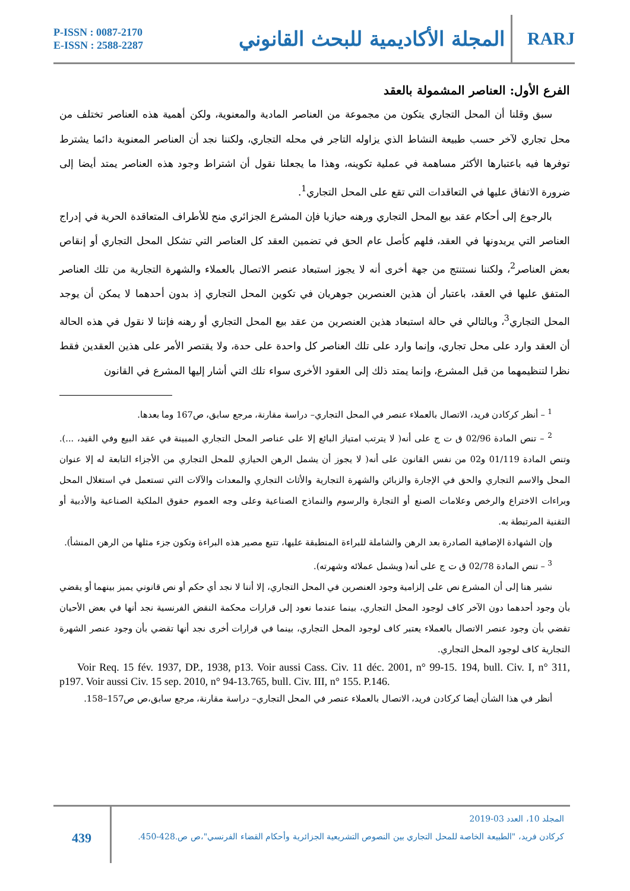P-ISSN : 0087-2170
E-ISSN : 2588-2287
المجلة الأكاديمية للبحث القانوني
RARJ
الفرع الأول: العناصر المشمولة بالعقد
سبق وقلنا أن المحل التجاري يتكون من مجموعة من العناصر المادية والمعنوية، ولكن أهمية هذه العناصر تختلف من محل تجاري لآخر حسب طبيعة النشاط الذي يزاوله التاجر في محله التجاري، ولكننا نجد أن العناصر المعنوية دائما يشترط توفرها فيه باعتبارها الأكثر مساهمة في عملية تكوينه، وهذا ما يجعلنا نقول أن اشتراط وجود هذه العناصر يمتد أيضا إلى ضرورة الاتفاق عليها في التعاقدات التي تقع على المحل التجاري<sup>1</sup>.
بالرجوع إلى أحكام عقد بيع المحل التجاري ورهنه حيازيا فإن المشرع الجزائري منح للأطراف المتعاقدة الحرية في إدراج العناصر التي يريدونها في العقد، فلهم كأصل عام الحق في تضمين العقد كل العناصر التي تشكل المحل التجاري أو إنقاص بعض العناصر<sup>2</sup>، ولكننا نستنتج من جهة أخرى أنه لا يجوز استبعاد عنصر الاتصال بالعملاء والشهرة التجارية من تلك العناصر المتفق عليها في العقد، باعتبار أن هذين العنصرين جوهريان في تكوين المحل التجاري إذ بدون أحدهما لا يمكن أن يوجد المحل التجاري<sup>3</sup>، وبالتالي في حالة استبعاد هذين العنصرين من عقد بيع المحل التجاري أو رهنه فإننا لا نقول في هذه الحالة أن العقد وارد على محل تجاري، وإنما وارد على تلك العناصر كل واحدة على حدة، ولا يقتصر الأمر على هذين العقدين فقط نظرا لتنظيمهما من قبل المشرع، وإنما يمتد ذلك إلى العقود الأخرى سواء تلك التي أشار إليها المشرع في القانون
<sup>1</sup> – أنظر كركادن فريد، الاتصال بالعملاء عنصر في المحل التجاري– دراسة مقارنة، مرجع سابق، ص167 وما بعدها.
<sup>2</sup> – تنص المادة 02/96 ق ت ج على أنه( لا يترتب امتياز البائع إلا على عناصر المحل التجاري المبينة في عقد البيع وفي القيد، ...). وتنص المادة 01/119 و02 من نفس القانون على أنه( لا يجوز أن يشمل الرهن الحيازي للمحل التجاري من الأجزاء التابعة له إلا عنوان المحل والاسم التجاري والحق في الإجارة والزبائن والشهرة التجارية والأثاث التجاري والمعدات والآلات التي تستعمل في استغلال المحل وبراءات الاختراع والرخص وعلامات الصنع أو التجارة والرسوم والنماذج الصناعية وعلى وجه العموم حقوق الملكية الصناعية والأدبية أو التقنية المرتبطة به.
وإن الشهادة الإضافية الصادرة بعد الرهن والشاملة للبراءة المنطبقة عليها، تتبع مصير هذه البراءة وتكون جزء مثلها من الرهن المنشأ).
<sup>3</sup> – تنص المادة 02/78 ق ت ج على أنه( ويشمل عملائه وشهرته).
نشير هنا إلى أن المشرع نص على إلزامية وجود العنصرين في المحل التجاري، إلا أننا لا نجد أي حكم أو نص قانوني يميز بينهما أو يقضي بأن وجود أحدهما دون الآخر كاف لوجود المحل التجاري، بينما عندما نعود إلى قرارات محكمة النقض الفرنسية نجد أنها في بعض الأحيان تقضي بأن وجود عنصر الاتصال بالعملاء يعتبر كاف لوجود المحل التجاري، بينما في قرارات أخرى نجد أنها تقضي بأن وجود عنصر الشهرة التجارية كاف لوجود المحل التجاري.
Voir Req. 15 fév. 1937, DP., 1938, p13. Voir aussi Cass. Civ. 11 déc. 2001, n° 99-15. 194, bull. Civ. I, n° 311, p197. Voir aussi Civ. 15 sep. 2010, n° 94-13.765, bull. Civ. III, n° 155. P.146.
أنظر في هذا الشأن أيضا كركادن فريد، الاتصال بالعملاء عنصر في المحل التجاري– دراسة مقارنة، مرجع سابق،ص ص157–158.
439
المجلد 10، العدد 03-2019
كركادن فريد، "الطبيعة الخاصة للمحل التجاري بين النصوص التشريعية الجزائرية وأحكام القضاء الفرنسي"،ص ص.428-450.